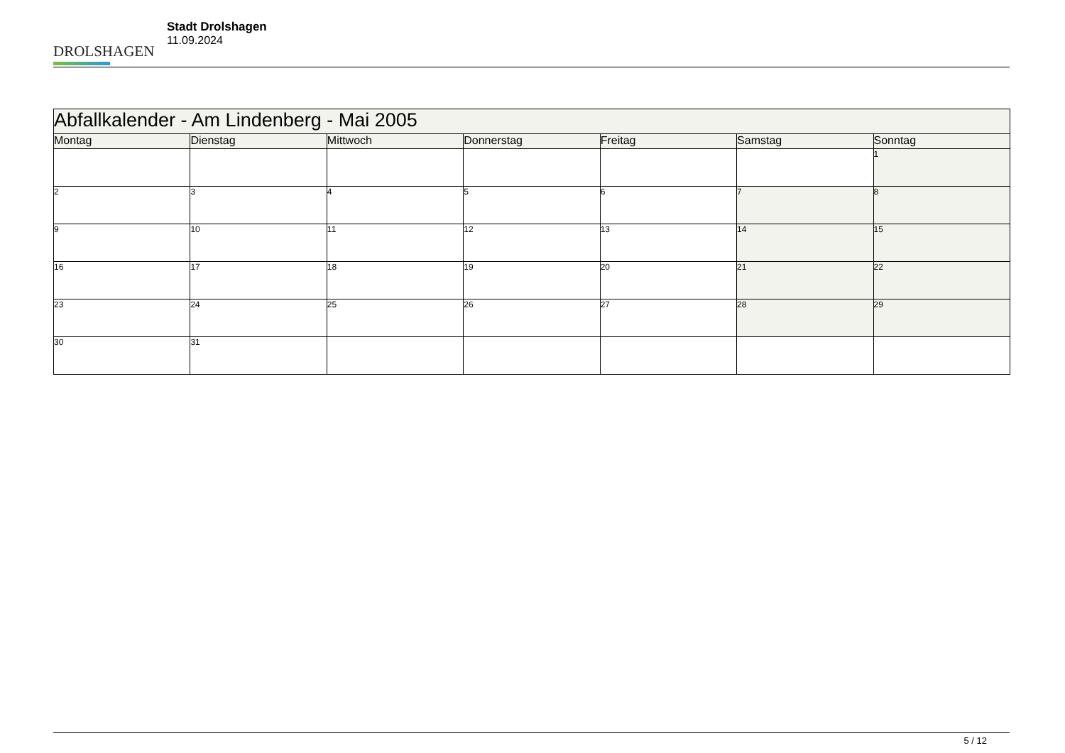DROLSHAGEN
Stadt Drolshagen
11.09.2024
| Abfallkalender - Am Lindenberg - Mai 2005 | | | | | | |
| Montag | Dienstag | Mittwoch | Donnerstag | Freitag | Samstag | Sonntag |
| | | | | | | 1 |
| 2 | 3 | 4 | 5 | 6 | 7 | 8 |
| 9 | 10 | 11 | 12 | 13 | 14 | 15 |
| 16 | 17 | 18 | 19 | 20 | 21 | 22 |
| 23 | 24 | 25 | 26 | 27 | 28 | 29 |
| 30 | 31 | | | | | |
5 / 12